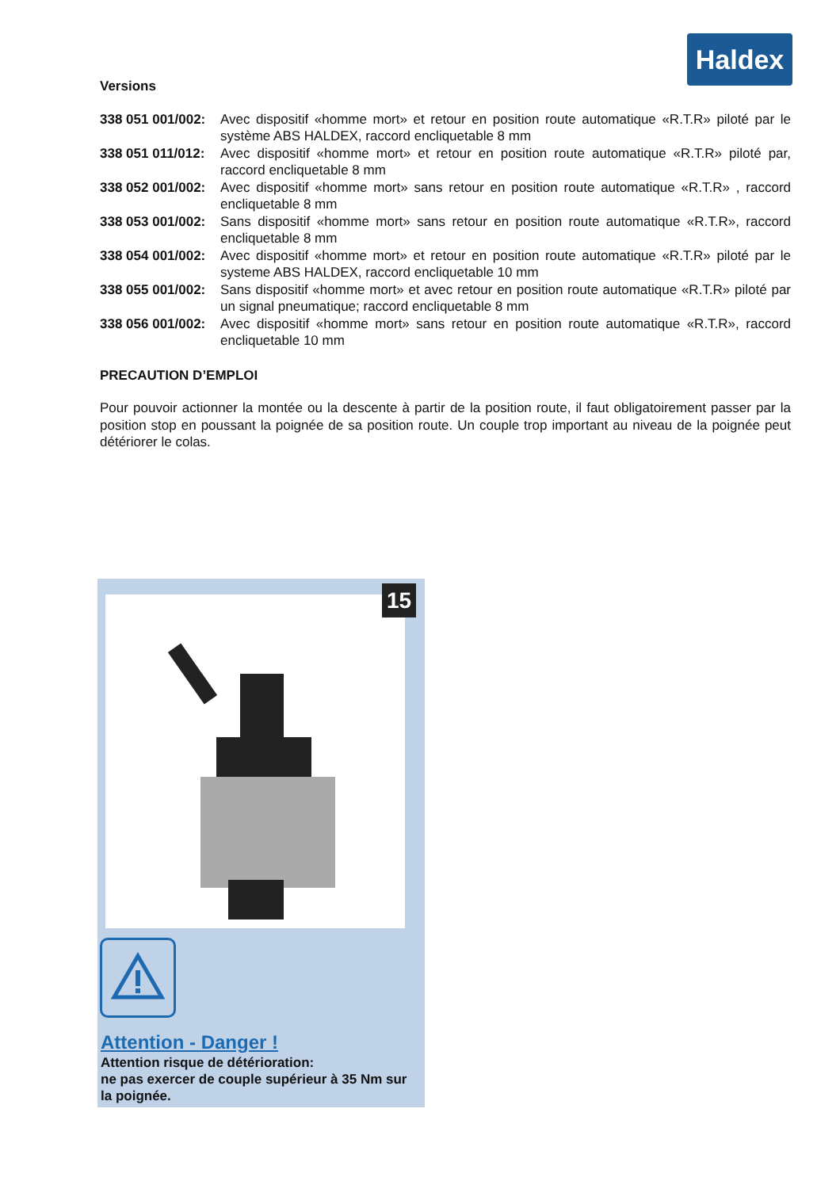Haldex
Versions
338 051 001/002: Avec dispositif «homme mort» et retour en position route automatique «R.T.R» piloté par le système ABS HALDEX, raccord encliquetable 8 mm
338 051 011/012: Avec dispositif «homme mort» et retour en position route automatique «R.T.R» piloté par, raccord encliquetable 8 mm
338 052 001/002: Avec dispositif «homme mort» sans retour en position route automatique «R.T.R» , raccord encliquetable 8 mm
338 053 001/002: Sans dispositif «homme mort» sans retour en position route automatique «R.T.R», raccord encliquetable 8 mm
338 054 001/002: Avec dispositif «homme mort» et retour en position route automatique «R.T.R» piloté par le systeme ABS HALDEX, raccord encliquetable 10 mm
338 055 001/002: Sans dispositif «homme mort» et avec retour en position route automatique «R.T.R» piloté par un signal pneumatique; raccord encliquetable 8 mm
338 056 001/002: Avec dispositif «homme mort» sans retour en position route automatique «R.T.R», raccord encliquetable 10 mm
PRECAUTION D’EMPLOI
Pour pouvoir actionner la montée ou la descente à partir de la position route, il faut obligatoirement passer par la position stop en poussant la poignée de sa position route. Un couple trop important au niveau de la poignée peut détériorer le colas.
15
Attention - Danger !
Attention risque de détérioration:
ne pas exercer de couple supérieur à 35 Nm sur la poignée.